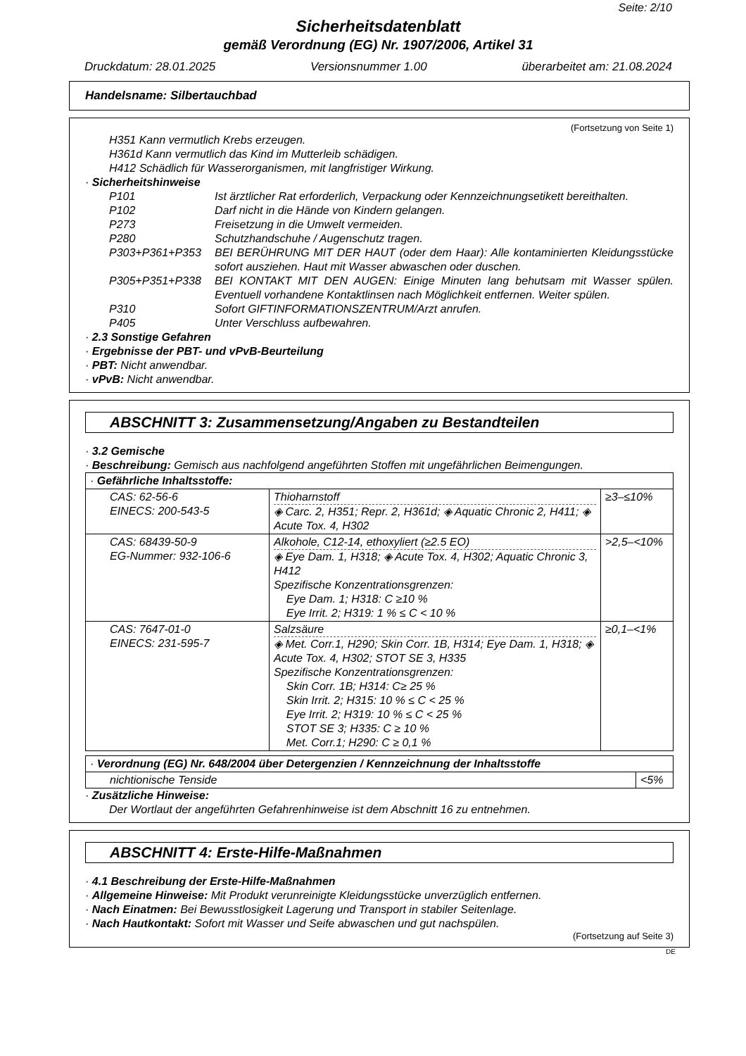Seite: 2/10
Sicherheitsdatenblatt
gemäß Verordnung (EG) Nr. 1907/2006, Artikel 31
Druckdatum: 28.01.2025 Versionsnummer 1.00 überarbeitet am: 21.08.2024
Handelsname: Silbertauchbad
(Fortsetzung von Seite 1)
H351 Kann vermutlich Krebs erzeugen.
H361d Kann vermutlich das Kind im Mutterleib schädigen.
H412 Schädlich für Wasserorganismen, mit langfristiger Wirkung.
· Sicherheitshinweise
P101
Ist ärztlicher Rat erforderlich, Verpackung oder Kennzeichnungsetikett bereithalten.
P102
Darf nicht in die Hände von Kindern gelangen.
P273
Freisetzung in die Umwelt vermeiden.
P280
Schutzhandschuhe / Augenschutz tragen.
P303+P361+P353
BEI BERÜHRUNG MIT DER HAUT (oder dem Haar): Alle kontaminierten Kleidungsstücke sofort ausziehen. Haut mit Wasser abwaschen oder duschen.
P305+P351+P338
BEI KONTAKT MIT DEN AUGEN: Einige Minuten lang behutsam mit Wasser spülen. Eventuell vorhandene Kontaktlinsen nach Möglichkeit entfernen. Weiter spülen.
P310
Sofort GIFTINFORMATIONSZENTRUM/Arzt anrufen.
P405
Unter Verschluss aufbewahren.
· 2.3 Sonstige Gefahren
· Ergebnisse der PBT- und vPvB-Beurteilung
· PBT: Nicht anwendbar.
· vPvB: Nicht anwendbar.
ABSCHNITT 3: Zusammensetzung/Angaben zu Bestandteilen
· 3.2 Gemische
· Beschreibung: Gemisch aus nachfolgend angeführten Stoffen mit ungefährlichen Beimengungen.
| · Gefährliche Inhaltsstoffe: | | |
| CAS: 62-56-6 EINECS: 200-543-5 | Thioharnstoff ◈ Carc. 2, H351; Repr. 2, H361d; ◈ Aquatic Chronic 2, H411; ◈ Acute Tox. 4, H302 | ≥3–≤10% |
| CAS: 68439-50-9 EG-Nummer: 932-106-6 | Alkohole, C12-14, ethoxyliert (≥2.5 EO) ◈ Eye Dam. 1, H318; ◈ Acute Tox. 4, H302; Aquatic Chronic 3, H412 Spezifische Konzentrationsgrenzen: Eye Dam. 1; H318: C ≥10 % Eye Irrit. 2; H319: 1 % ≤ C < 10 % | >2,5–<10% |
| CAS: 7647-01-0 EINECS: 231-595-7 | Salzsäure ◈ Met. Corr.1, H290; Skin Corr. 1B, H314; Eye Dam. 1, H318; ◈ Acute Tox. 4, H302; STOT SE 3, H335 Spezifische Konzentrationsgrenzen: Skin Corr. 1B; H314: C≥ 25 % Skin Irrit. 2; H315: 10 % ≤ C < 25 % Eye Irrit. 2; H319: 10 % ≤ C < 25 % STOT SE 3; H335: C ≥ 10 % Met. Corr.1; H290: C ≥ 0,1 % | ≥0,1–<1% |
| · Verordnung (EG) Nr. 648/2004 über Detergenzien / Kennzeichnung der Inhaltsstoffe | |
| nichtionische Tenside | <5% |
· Zusätzliche Hinweise:
Der Wortlaut der angeführten Gefahrenhinweise ist dem Abschnitt 16 zu entnehmen.
ABSCHNITT 4: Erste-Hilfe-Maßnahmen
· 4.1 Beschreibung der Erste-Hilfe-Maßnahmen
· Allgemeine Hinweise: Mit Produkt verunreinigte Kleidungsstücke unverzüglich entfernen.
· Nach Einatmen: Bei Bewusstlosigkeit Lagerung und Transport in stabiler Seitenlage.
· Nach Hautkontakt: Sofort mit Wasser und Seife abwaschen und gut nachspülen.
(Fortsetzung auf Seite 3)
DE